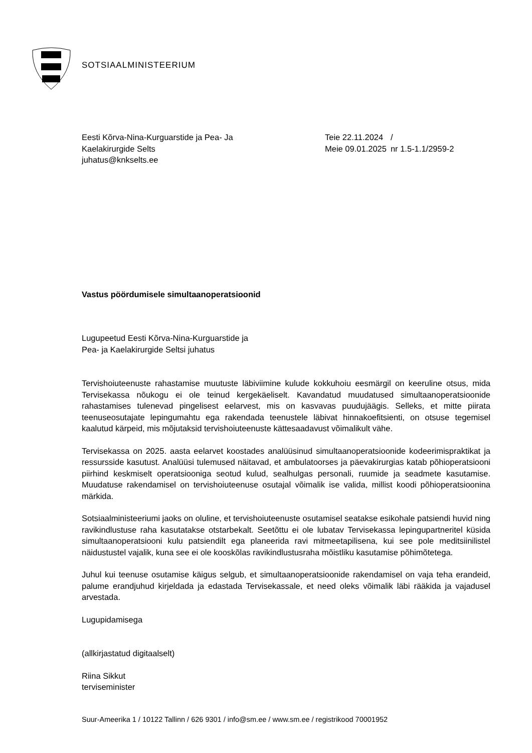SOTSIAALMINISTEERIUM
Eesti Kõrva-Nina-Kurguarstide ja Pea- Ja
Kaelakirurgide Selts
juhatus@knkselts.ee
| Teie 22.11.2024 | / |
| Meie 09.01.2025 | nr 1.5-1.1/2959-2 |
Vastus pöördumisele simultaanoperatsioonid
Lugupeetud Eesti Kõrva-Nina-Kurguarstide ja
Pea- ja Kaelakirurgide Seltsi juhatus
Tervishoiuteenuste rahastamise muutuste läbiviimine kulude kokkuhoiu eesmärgil on keeruline otsus, mida Tervisekassa nõukogu ei ole teinud kergekäeliselt. Kavandatud muudatused simultaanoperatsioonide rahastamises tulenevad pingelisest eelarvest, mis on kasvavas puudujäägis. Selleks, et mitte piirata teenuseosutajate lepingumahtu ega rakendada teenustele läbivat hinnakoefitsienti, on otsuse tegemisel kaalutud kärpeid, mis mõjutaksid tervishoiuteenuste kättesaadavust võimalikult vähe.
Tervisekassa on 2025. aasta eelarvet koostades analüüsinud simultaanoperatsioonide kodeerimispraktikat ja ressursside kasutust. Analüüsi tulemused näitavad, et ambulatoorses ja päevakirurgias katab põhioperatsiooni piirhind keskmiselt operatsiooniga seotud kulud, sealhulgas personali, ruumide ja seadmete kasutamise. Muudatuse rakendamisel on tervishoiuteenuse osutajal võimalik ise valida, millist koodi põhioperatsioonina märkida.
Sotsiaalministeeriumi jaoks on oluline, et tervishoiuteenuste osutamisel seatakse esikohale patsiendi huvid ning ravikindlustuse raha kasutatakse otstarbekalt. Seetõttu ei ole lubatav Tervisekassa lepingupartneritel küsida simultaanoperatsiooni kulu patsiendilt ega planeerida ravi mitmeetapilisena, kui see pole meditsiinilistel näidustustel vajalik, kuna see ei ole kooskõlas ravikindlustusraha mõistliku kasutamise põhimõtetega.
Juhul kui teenuse osutamise käigus selgub, et simultaanoperatsioonide rakendamisel on vaja teha erandeid, palume erandjuhud kirjeldada ja edastada Tervisekassale, et need oleks võimalik läbi rääkida ja vajadusel arvestada.
Lugupidamisega
(allkirjastatud digitaalselt)
Riina Sikkut
terviseminister
Suur-Ameerika 1 / 10122 Tallinn / 626 9301 / info@sm.ee / www.sm.ee / registrikood 70001952